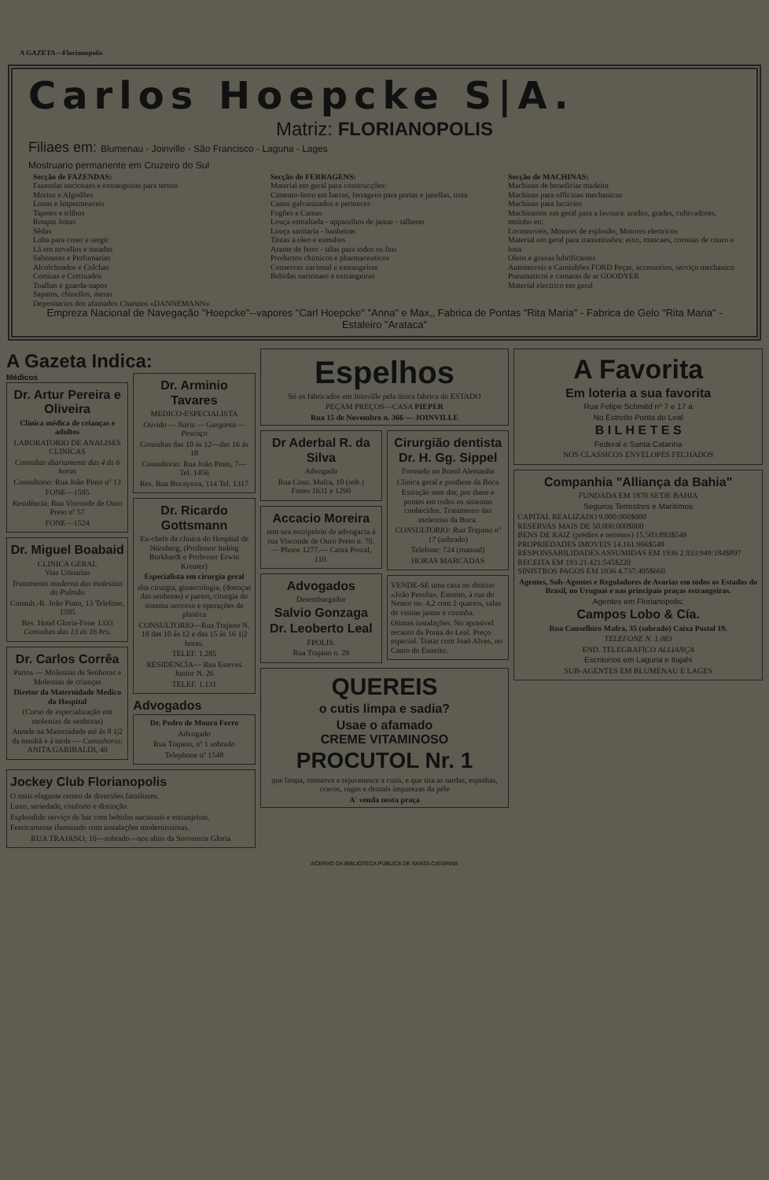A GAZETA—Florianopolis
Carlos Hoepcke S|A.
Matriz: FLORIANOPOLIS
Filiaes em: Blumenau - Joinville - São Francisco - Laguna - Lages
Mostruario permanente em Cruzeiro do Sul
Secção de FAZENDAS:
Fazendas nacionaes e extrangeiras para ternos
Morins e Algodões
Lonas e Impermeaveis
Tapetes e trilhos
Roupas feitas
Sêdas
Lnha para coser e sergir
Lã em novellos e meadas
Sabonetes e Perfumarias
Alcolchoados e Colchas
Cortinas e Cortinados
Toalhas e guarda-napos
Sapatos, chinellos, meias
Depositarios dos afamados Charutos «DANNEMANN»
Secção de FERRAGENS:
Material em geral para construcções:
Cimento-ferro em barras, ferragens para portas e janellas, tinta
Canos galvanizados e pertences
Fogões e Camas
Louça esmaltada - apparelhos de jantar - talheres
Louça sanitaria - banheiras
Tintas a oleo e esmaltes
Arame de ferro - télas para todos os fins
Productos chimicos e pharmaceuticos
Conservas nacional e extrangeiras
Bebidas nacionaes e extrangeiras
Secção de MACHINAS:
Machinas de beneficiar madeira
Machinas para officinas mechanicas
Machinas para lacticios
Machinarios em geral para a lavoura: arados, grades, cultivadores, moinho etc.
Locomoveis, Motores de esplosão, Motores electricos
Material em geral para transmissões: eixo, mancaes, correias de couro e lona
Oleos e graxas lubrificantes
Automoveis e Caminhões FORD Peças, accessorios, serviço mechanico
Pneumaticos e camaras de ar GOODYER
Material electrico em geral
Empreza Nacional de Navegação "Hoepcke"--vapores "Carl Hoepcke" "Anna" e Max,, Fabrica de Pontas "Rita Maria" - Fabrica de Gelo "Rita Maria" - Estaleiro "Arataca"
A Gazeta Indica:
Médicos
Dr. Artur Pereira e Oliveira
Clinica médica de crianças e adultos
LABORATORIO DE ANALISES CLINICAS
Consultas diariamente das 4 ás 6 horas
Consultorio: Rua João Pinto nº 13
FONE—1595
Residência: Rua Visconde de Ouro Preto nº 57
FONE—1524
Dr. Miguel Boabaid
CLINICA GERAL
Vias Urinarias
Tratamento moderno das molestias do Pulmão
Consult.-R. João Pinto, 13 Telefone, 1595
Res. Hotel Gloria-Fone 1333
Consultas das 13 ás 16 hrs.
Dr. Carlos Corrêa
Partos — Molestias de Senhoras e Molestias de crianças
Diretor da Maternidade Medico do Hospital
(Curso de especialização em molestias de senhoras)
Atende na Maternidade até ás 8 1|2 da manhã e á tarde — Consultorio: ANITA GARIBALDI, 49
Dr. Arminio Tavares
MEDICO-ESPECIALISTA
Ouvido — Nariz — Garganta — Pescoço
Consultas das 10 ás 12—das 16 ás 18
Consultorio: Rua João Pinto, 7— Tel. 1456
Res. Rua Bocayuva, 114 Tel. 1317
Dr. Ricardo Gottsmann
Ex-chefe da clinica do Hospital de Nürnberg, (Professor Indórg Burkhardt e Professor Erwin Kreuter)
Especialista em cirurgia geral
alta cirurgia, ginaecologia, (doenças das senhoras) e partos, cirurgia do sistema nervoso e operações de plastica
CONSULTORIO—Rua Trajano N. 18 das 10 ás 12 e das 15 ás 16 1|2 horas.
TELEF. 1.285
RESIDENCIA— Rua Esteves Junior N. 26
TELEF. 1.131
Advogados
Dr. Pedro de Moura Ferro
Advogado
Rua Trajano, nº 1 sobrado
Telephone nº 1548
Jockey Club Florianopolis
O mais elagante centro de diversões familiares.
Luxo, seriedade, conforto e distinção.
Esplendido serviço de bar com bebidas nacionais e estranjeiras.
Feericamente iluminado com instalações modernissimas.
RUA TRAJANO, 10—sobrado—nos altos da Sorveteria Gloria
Espelhos
Só os fabricados em Joinville pela única fabrica do ESTADO
PEÇAM PREÇOS—CASA PIEPER
Rua 15 de Novembro n. 366 — JOINVILLE
Dr Aderbal R. da Silva
Advogado
Rua Cons. Mafra, 10 (sob.)
Fones 1631 e 1290
Accacio Moreira
tem seu escriptório de advogacia á rua Visconde de Ouro Preto n. 70. — Phone 1277.— Caixa Postal, 110.
Advogados
Desembargador
Salvio Gonzaga
Dr. Leoberto Leal
FPOLIS.
Rua Trajano n. 29
Cirurgião dentista
Dr. H. Gg. Sippel
Formado no Brasil Alemanha
Clinica geral e prothese da Boca
Extração sem dor, por these e pontes em todos os sistemas conhecidos. Tratamento das molestias da Boca.
CONSULTORIO: Rua Trajano nº 17 (sobrado)
Telefone: 724 (manual)
HORAS MARCADAS
VENDE-SE uma casa no distrito «João Pessôa», Estreito, á rua do Nestor no. 4,2 com 2 quartos, salas de visitae jantar e cozinha.
Otimas instalações. No aprasivel recanto da Ponta do Leal. Preço especial. Tratar com Joaõ Alves, no Canto do Estreito.
QUEREIS
o cutis limpa e sadia?
Usae o afamado
CREME VITAMINOSO
PROCUTOL Nr. 1
que limpa, conserva e rejuvenesce a cutis, e que tira as sardas, espinhas, cravos, rugas e demais impurezas da péle
A' venda nesta praça
A Favorita
Em loteria a sua favorita
Rua Felipe Schmitd nº 7 e 17 a
No Estreito Ponta do Leal
B I L H E T E S
Federal e Santa Catarina
NOS CLASSICOS ENVELOPES FECHADOS
Companhia "Alliança da Bahia"
FUNDADA EM 1870 SE'DE BAHIA
Seguros Terrestres e Maritimos
CAPITAL REALIZADO 9.000:000$000
RESERVAS MAIS DE 50.000:000$000
BENS DE RAIZ (prédios e terrenos) 15.503:893$549
PROPRIEDADES IMOVEIS 14.161:966$549
RESPONSABILIDADES ASSUMIDAS EM 1936 2.933:949:184$897
RECEITA EM 193 21.421:545$220
SINISTROS PAGOS EM 1936 4.737:405$660
Agentes, Sub-Agentes e Reguladores de Avarias em todos os Estados do Brasil, no Uruguai e nas principais praças estrangeiras.
Agentes em Florianopolis:
Campos Lobo & Cía.
Rua Conselhiro Mafra, 35 (sobrado) Caixa Postal 19.
TELEFONE N. 1.083
END. TELEGRAFICO ALLIANÇA
Escritorios em Laguna e Itajahi
SUB-AGENTES EM BLUMENAU E LAGES
ACERVO DA BIBLIOTECA PÚBLICA DE SANTA CATARINA